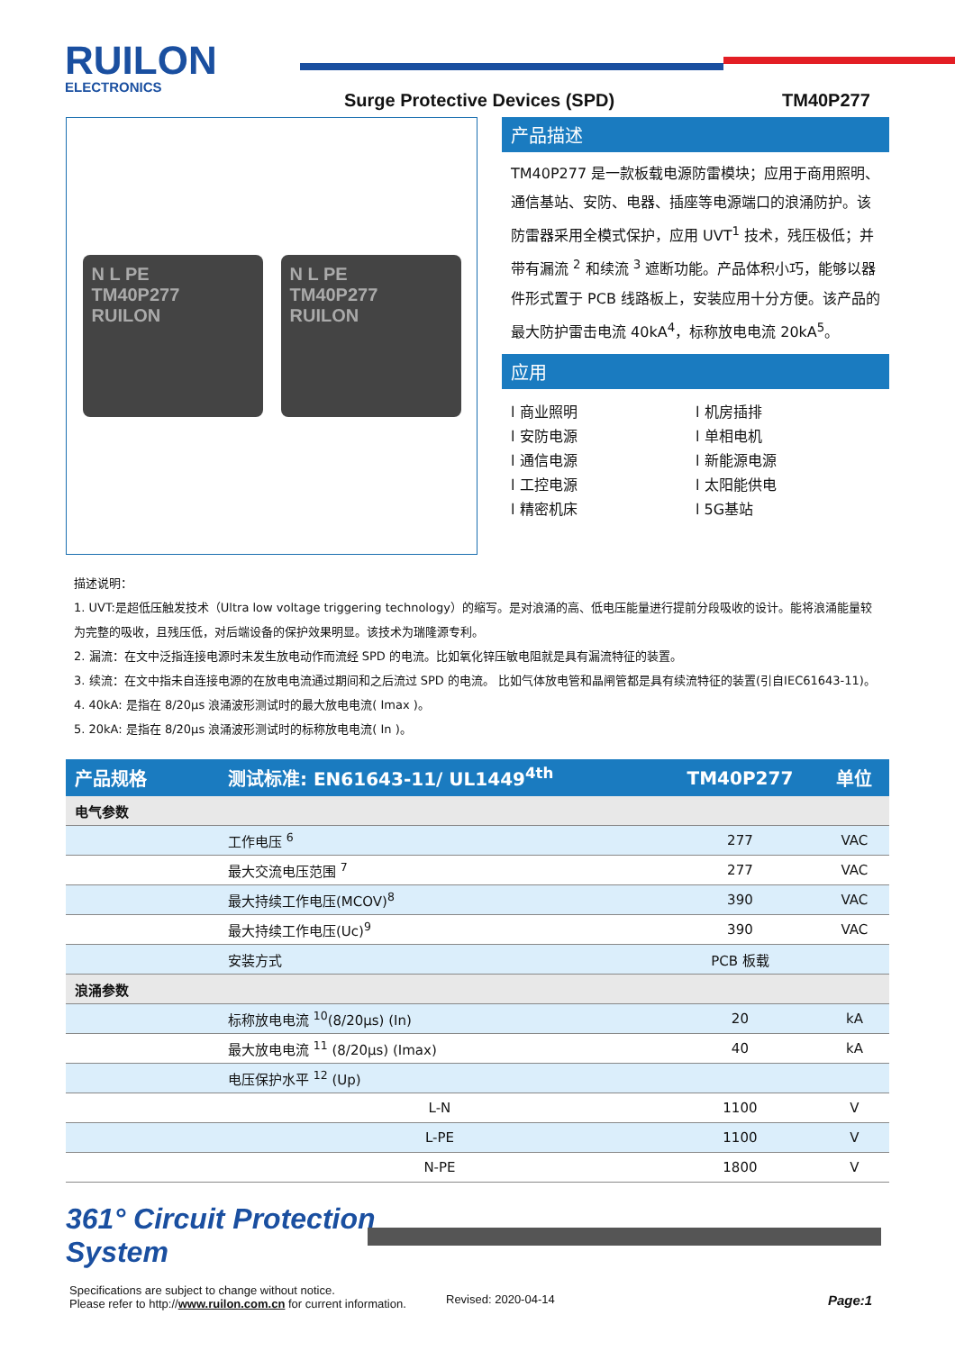RUILON
ELECTRONICS
Surge Protective Devices (SPD) TM40P277
N L PE
TM40P277
RUILON
N L PE
TM40P277
RUILON
产品描述
TM40P277 是一款板载电源防雷模块；应用于商用照明、通信基站、安防、电器、插座等电源端口的浪涌防护。该防雷器采用全模式保护，应用 UVT<sup>1</sup> 技术，残压极低；并带有漏流 <sup>2</sup> 和续流 <sup>3</sup> 遮断功能。产品体积小巧，能够以器件形式置于 PCB 线路板上，安装应用十分方便。该产品的最大防护雷击电流 40kA<sup>4</sup>，标称放电电流 20kA<sup>5</sup>。
应用
l 商业照明
l 机房插排
l 安防电源
l 单相电机
l 通信电源
l 新能源电源
l 工控电源
l 太阳能供电
l 精密机床
l 5G基站
描述说明：
1. UVT:是超低压触发技术（Ultra low voltage triggering technology）的缩写。是对浪涌的高、低电压能量进行提前分段吸收的设计。能将浪涌能量较为完整的吸收，且残压低，对后端设备的保护效果明显。该技术为瑞隆源专利。
2. 漏流：在文中泛指连接电源时未发生放电动作而流经 SPD 的电流。比如氧化锌压敏电阻就是具有漏流特征的装置。
3. 续流：在文中指未自连接电源的在放电电流通过期间和之后流过 SPD 的电流。 比如气体放电管和晶闸管都是具有续流特征的装置(引自IEC61643-11)。
4. 40kA: 是指在 8/20μs 浪涌波形测试时的最大放电电流( Imax )。
5. 20kA: 是指在 8/20μs 浪涌波形测试时的标称放电电流( In )。
| 产品规格 | 测试标准: EN61643-11/ UL1449<sup>4th</sup> | TM40P277 | 单位 |
| --- | --- | --- | --- |
| 电气参数 | | | |
| | 工作电压 <sup>6</sup> | 277 | VAC |
| | 最大交流电压范围 <sup>7</sup> | 277 | VAC |
| | 最大持续工作电压(MCOV)<sup>8</sup> | 390 | VAC |
| | 最大持续工作电压(Uc)<sup>9</sup> | 390 | VAC |
| | 安装方式 | PCB 板载 | |
| 浪涌参数 | | | |
| | 标称放电电流 <sup>10</sup>(8/20μs) (In) | 20 | kA |
| | 最大放电电流 <sup>11</sup> (8/20μs) (Imax) | 40 | kA |
| | 电压保护水平 <sup>12</sup> (Up) | | |
| | L-N | 1100 | V |
| | L-PE | 1100 | V |
| | N-PE | 1800 | V |
361° Circuit Protection
System
Specifications are subject to change without notice.
Please refer to http://www.ruilon.com.cn for current information.
Revised: 2020-04-14 Page:1